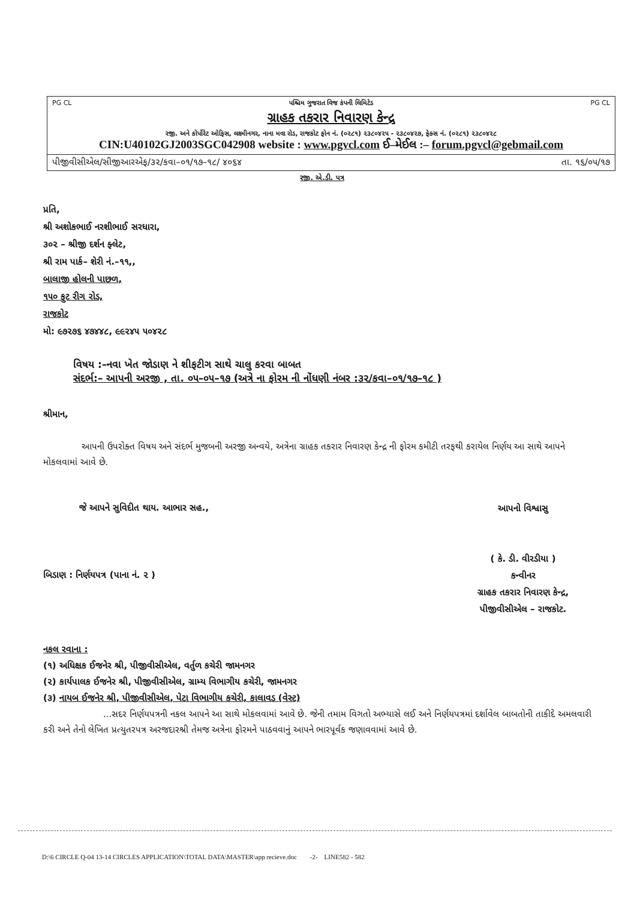PG CL પશ્ચિમ ગુજરાત વિજ કંપની લિમિટેડ PG CL
ગ્રાહક તકરાર નિવારણ કેન્દ્ર
રજી. અને કોર્પોરેટ ઓફિસ, લક્ષ્મીનગર, નાના મવા રોડ, રાજકોટ ફોન નં. (૦૨૮૧) ૨૩૮૦૪૨૫ - ૨૩૮૦૪૨૭, ફેક્સ નં. (૦૨૮૧) ૨૩૮૦૪૨૮
CIN:U40102GJ2003SGC042908 website : www.pgvcl.com ઈ–મેઈલ :– forum.pgvcl@gebmail.com
પીજીવીસીએલ/સીજીઆરએફ/૩૨/કવા–૦૧/૧૭–૧૮/ ૪૦૬૪ તા. ૧૬/૦૫/૧૭
રજી. એ.ડી. પત્ર
પ્રતિ,
શ્રી અશોકભાઈ નરશીભાઈ સરધારા,
૩૦૨ – શ્રીજી દર્શન ફ્લેટ,
શ્રી રામ પાર્ક– શેરી નં.–૧૧,,
બાલાજી હોલની પાછળ,
૧૫૦ ફુટ રીગ રોડ,
રાજકોટ
મો: ૯૭૨૭૬ ૪૭૪૪૮, ૯૯૨૪૫ ૫૦૪૨૮
વિષય :–નવા ખેત જોડાણ ને શીફટીગ સાથે ચાલુ કરવા બાબત
સંદર્ભ:– આપની અરજી , તા. ૦૫–૦૫–૧૭ (અત્રે ના ફોરમ ની નોંધણી નંબર :૩૨/કવા–૦૧/૧૭–૧૮ )
શ્રીમાન,
આપની ઉપરોક્ત વિષય અને સંદર્ભ મુજબની અરજી અન્વયે, અત્રેના ગ્રાહક તકરાર નિવારણ કેન્દ્ર ની ફોરમ કમીટી તરફથી કરાયેલ નિર્ણય આ સાથે આપને મોકલવામાં આવે છે.
જે આપને સુવિદીત થાય. આભાર સહ.,
આપનો વિશ્વાસુ
( કે. ડી. વીરડીયા )
કન્વીનર
ગ્રાહક તકરાર નિવારણ કેન્દ્ર,
પીજીવીસીએલ – રાજકોટ.
બિડાણ : નિર્ણયપત્ર (પાના નં. ૨ )
નકલ રવાના :
(૧) અધિક્ષક ઈજનેર શ્રી, પીજીવીસીએલ, વર્તુળ કચેરી જામનગર
(૨) કાર્યપાલક ઈજનેર શ્રી, પીજીવીસીએલ, ગ્રામ્ય વિભાગીય કચેરી, જામનગર
(૩) નાયબ ઈજનેર શ્રી, પીજીવીસીએલ, પેટા વિભાગીય કચેરી, કાલાવડ (વેસ્ટ)
...સદર નિર્ણયપત્રની નકલ આપને આ સાથે મોકલવામાં આવે છે. જેની તમામ વિગતો અભ્યાસે લઈ અને નિર્ણયપત્રમાં દર્શાવેલ બાબતોની તાકીદે અમલવારી કરી અને તેનો લેખિત પ્રત્યુતરપત્ર અરજદારશ્રી તેમજ અત્રેના ફોરમને પાઠવવાનું આપને ભારપૂર્વક જણાવવામાં આવે છે.
D:\6 CIRCLE Q-04 13-14 CIRCLES APPLICATION\TOTAL DATA\MASTER\app recieve.doc -2- LINE582 - 582